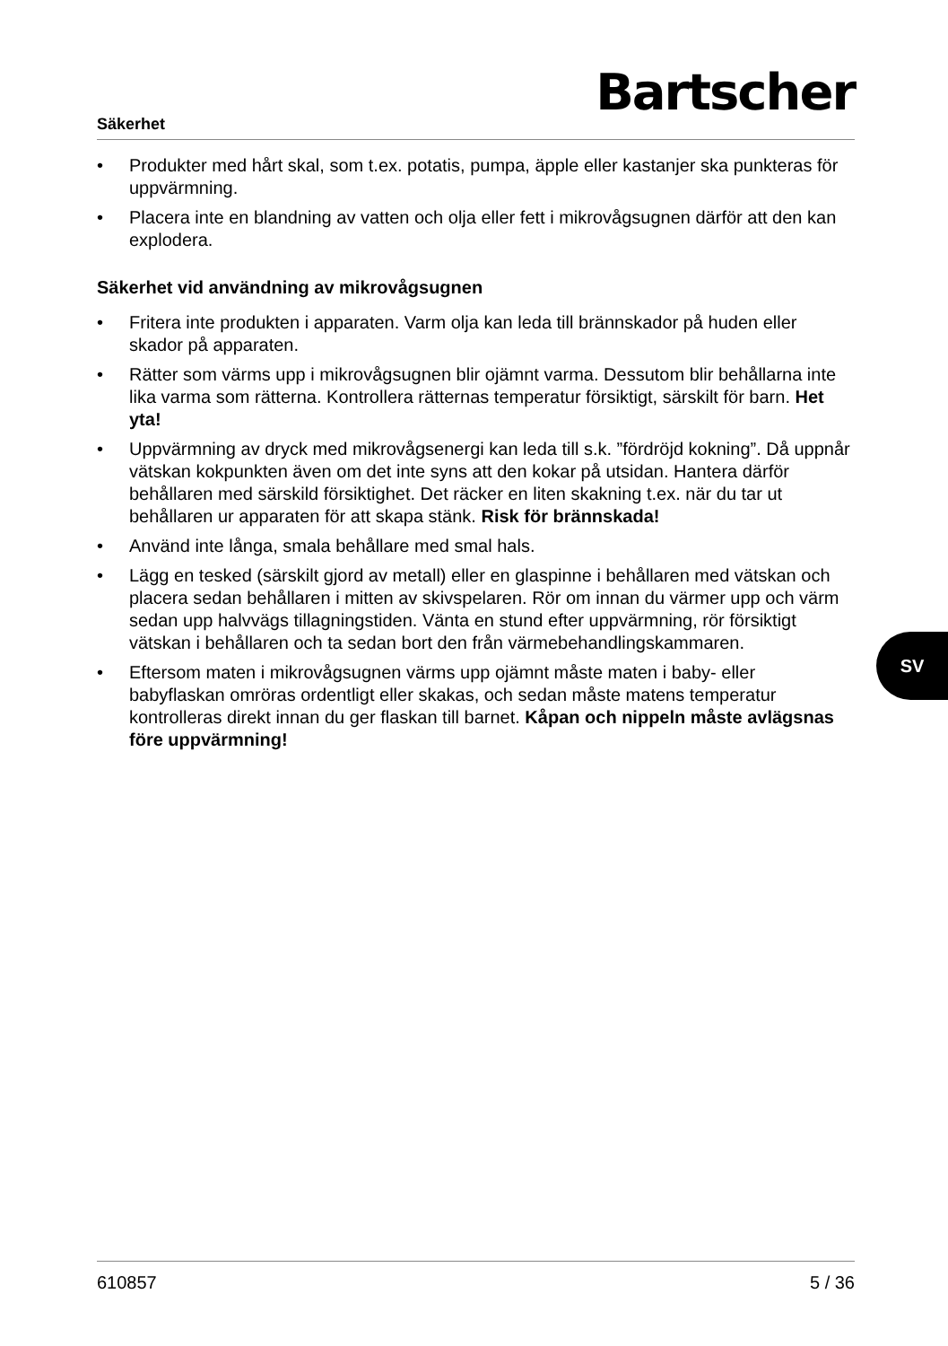Säkerhet
Bartscher
• Produkter med hårt skal, som t.ex. potatis, pumpa, äpple eller kastanjer ska punkteras för uppvärmning.
• Placera inte en blandning av vatten och olja eller fett i mikrovågsugnen därför att den kan explodera.
Säkerhet vid användning av mikrovågsugnen
• Fritera inte produkten i apparaten. Varm olja kan leda till brännskador på huden eller skador på apparaten.
• Rätter som värms upp i mikrovågsugnen blir ojämnt varma. Dessutom blir behållarna inte lika varma som rätterna. Kontrollera rätternas temperatur försiktigt, särskilt för barn. Het yta!
• Uppvärmning av dryck med mikrovågsenergi kan leda till s.k. ”fördröjd kokning”. Då uppnår vätskan kokpunkten även om det inte syns att den kokar på utsidan. Hantera därför behållaren med särskild försiktighet. Det räcker en liten skakning t.ex. när du tar ut behållaren ur apparaten för att skapa stänk. Risk för brännskada!
• Använd inte långa, smala behållare med smal hals.
• Lägg en tesked (särskilt gjord av metall) eller en glaspinne i behållaren med vätskan och placera sedan behållaren i mitten av skivspelaren. Rör om innan du värmer upp och värm sedan upp halvvägs tillagningstiden. Vänta en stund efter uppvärmning, rör försiktigt vätskan i behållaren och ta sedan bort den från värmebehandlingskammaren.
• Eftersom maten i mikrovågsugnen värms upp ojämnt måste maten i baby- eller babyflaskan omröras ordentligt eller skakas, och sedan måste matens temperatur kontrolleras direkt innan du ger flaskan till barnet. Kåpan och nippeln måste avlägsnas före uppvärmning!
SV
610857 5 / 36